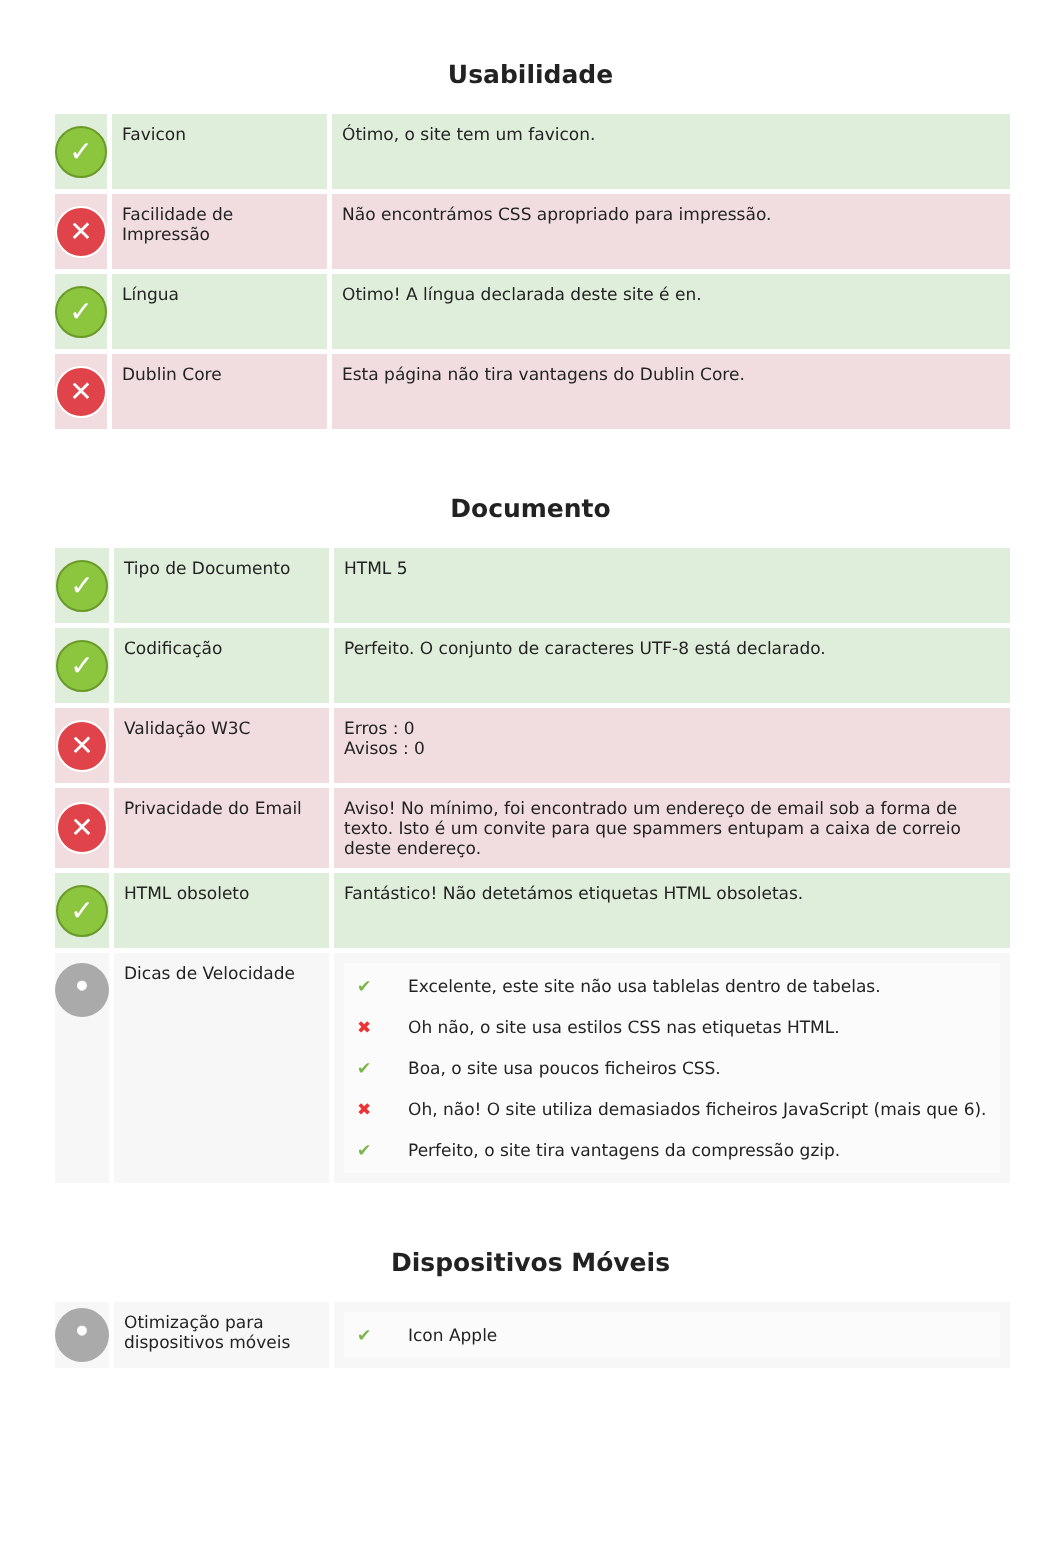Usabilidade
| ✓ | Favicon | Ótimo, o site tem um favicon. |
| ✕ | Facilidade de Impressão | Não encontrámos CSS apropriado para impressão. |
| ✓ | Língua | Otimo! A língua declarada deste site é en. |
| ✕ | Dublin Core | Esta página não tira vantagens do Dublin Core. |
Documento
| ✓ | Tipo de Documento | HTML 5 |
| ✓ | Codificação | Perfeito. O conjunto de caracteres UTF-8 está declarado. |
| ✕ | Validação W3C | Erros : 0 Avisos : 0 |
| ✕ | Privacidade do Email | Aviso! No mínimo, foi encontrado um endereço de email sob a forma de texto. Isto é um convite para que spammers entupam a caixa de correio deste endereço. |
| ✓ | HTML obsoleto | Fantástico! Não detetámos etiquetas HTML obsoletas. |
| • | Dicas de Velocidade | / ✔ / Excelente, este site não usa tablelas dentro de tabelas. / / ✖ / Oh não, o site usa estilos CSS nas etiquetas HTML. / / ✔ / Boa, o site usa poucos ficheiros CSS. / / ✖ / Oh, não! O site utiliza demasiados ficheiros JavaScript (mais que 6). / / ✔ / Perfeito, o site tira vantagens da compressão gzip. / |
Dispositivos Móveis
| • | Otimização para dispositivos móveis | / ✔ / Icon Apple / |